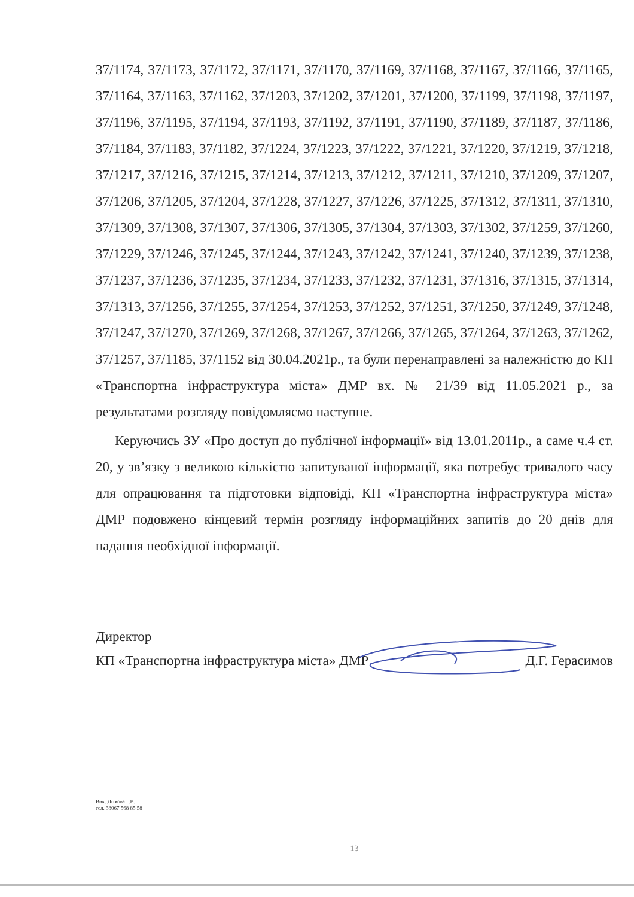37/1174, 37/1173, 37/1172, 37/1171, 37/1170, 37/1169, 37/1168, 37/1167, 37/1166, 37/1165, 37/1164, 37/1163, 37/1162, 37/1203, 37/1202, 37/1201, 37/1200, 37/1199, 37/1198, 37/1197, 37/1196, 37/1195, 37/1194, 37/1193, 37/1192, 37/1191, 37/1190, 37/1189, 37/1187, 37/1186, 37/1184, 37/1183, 37/1182, 37/1224, 37/1223, 37/1222, 37/1221, 37/1220, 37/1219, 37/1218, 37/1217, 37/1216, 37/1215, 37/1214, 37/1213, 37/1212, 37/1211, 37/1210, 37/1209, 37/1207, 37/1206, 37/1205, 37/1204, 37/1228, 37/1227, 37/1226, 37/1225, 37/1312, 37/1311, 37/1310, 37/1309, 37/1308, 37/1307, 37/1306, 37/1305, 37/1304, 37/1303, 37/1302, 37/1259, 37/1260, 37/1229, 37/1246, 37/1245, 37/1244, 37/1243, 37/1242, 37/1241, 37/1240, 37/1239, 37/1238, 37/1237, 37/1236, 37/1235, 37/1234, 37/1233, 37/1232, 37/1231, 37/1316, 37/1315, 37/1314, 37/1313, 37/1256, 37/1255, 37/1254, 37/1253, 37/1252, 37/1251, 37/1250, 37/1249, 37/1248, 37/1247, 37/1270, 37/1269, 37/1268, 37/1267, 37/1266, 37/1265, 37/1264, 37/1263, 37/1262, 37/1257, 37/1185, 37/1152 від 30.04.2021р., та були перенаправлені за належністю до КП «Транспортна інфраструктура міста» ДМР вх. № 21/39 від 11.05.2021 р., за результатами розгляду повідомляємо наступне.
Керуючись ЗУ «Про доступ до публічної інформації» від 13.01.2011р., а саме ч.4 ст. 20, у зв’язку з великою кількістю запитуваної інформації, яка потребує тривалого часу для опрацювання та підготовки відповіді, КП «Транспортна інфраструктура міста» ДМР подовжено кінцевий термін розгляду інформаційних запитів до 20 днів для надання необхідної інформації.
Директор
КП «Транспортна інфраструктура міста» ДМР Д.Г. Герасимов
Вик. Діткова Г.В.
тел. 38067 568 85 58
13